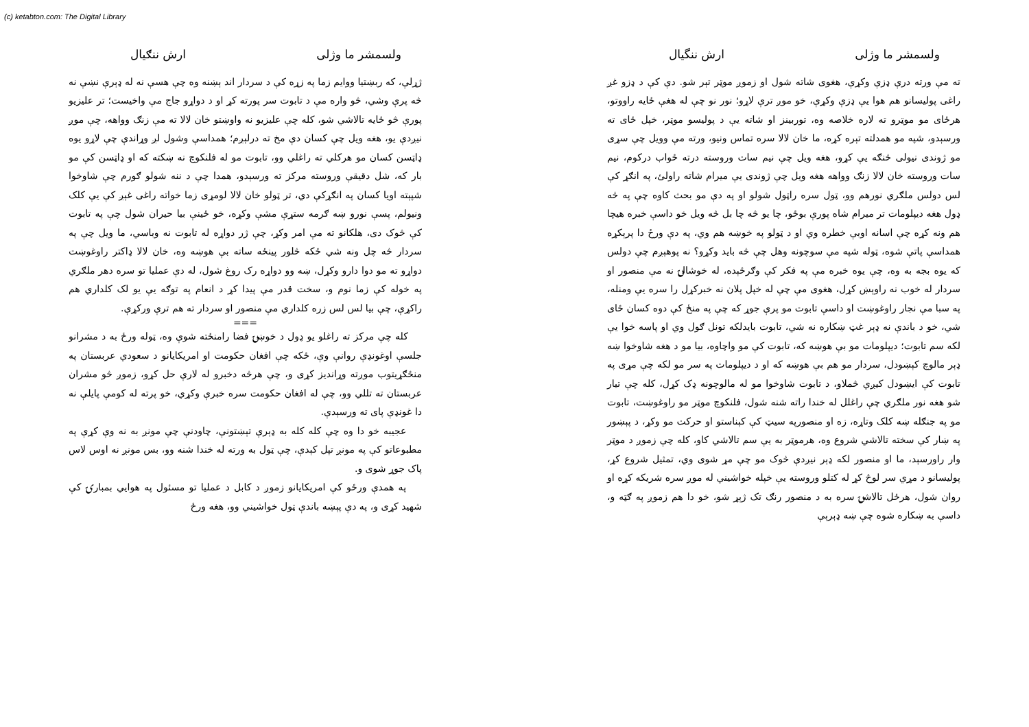(c) ketabton.com: The Digital Library
ولسمشر ما وژلی ارش ننگيال
ته مې ورته درې ډزې وکړې، هغوی شاته شول او زموږ موټر تېر شو. دې کې د ډزو غږ راغی پولیسانو هم هوا یې ډزې وکړې، خو موږ ترې لاړو؛ نور نو چې له هغې ځایه راووتو، هرځای مو موټرو ته لاره خلاصه وه، توربينز او شاته يې د پوليسو موټر، خپل ځای ته ورسېدو، شپه مو همدلته تېره کړه، ما خان لالا سره تماس ونيو، ورته مې وويل چې سړی مو ژوندی نيولی څنګه يې کړو، هغه ويل چې نيم سات وروسته درته ځواب درکوم، نيم سات وروسته خان لالا زنګ وواهه هغه ويل چې ژوندی يې ميرام شاته راولئ، په انګړ کې لس دولس ملګري نورهم وو، ټول سره راټول شولو او په دې مو بحث کاوه چې په څه ډول هغه ديپلومات تر ميرام شاه پورې بوځو، چا يو څه چا بل څه ويل خو داسې خبره هيچا هم ونه کړه چې اسانه اوبې خطره وي او د ټولو په خوښه هم وي، په دې ورځ دا پرېکړه همداسې پاتې شوه، ټوله شپه مې سوچونه وهل چې څه بايد وکړو؟ نه پوهېږم چې دولس که يوه بجه به وه، چې يوه خبره مې په فکر کې وګرځېده، له خوشالۍ نه مې منصور او سردار له خوب نه راوېښ کړل، هغوی مې چې له خپل پلان نه خبرکړل را سره يې ومنله، په سبا مې نجار راوغوښت او داسې تابوت مو پرې جوړ که چې په منځ کې دوه کسان ځای شي، خو د باندې نه ډېر غټ ښکاره نه شي، تابوت بايدلکه تونل ګول وي او پاسه خوا يې لکه سم تابوت؛ ديپلومات مو بې هوښه که، تابوت کې مو واچاوه، بيا مو د هغه شاوخوا ښه ډېر مالوچ کېښودل، سردار مو هم بې هوښه که او د ديپلومات په سر مو لکه چې مړی په تابوت کې ايښودل کيږي څملاو، د تابوت شاوخوا مو له مالوچونه ډک کړل، کله چې تيار شو هغه نور ملګري چې راغلل له خندا راته شنه شول، فلنکوچ موټر مو راوغوښت، تابوت مو په جنګله ښه کلک وتاړه، زه او منصورپه سيټ کې کېناستو او حرکت مو وکړ، د پېښور په ښار کې سخته تالاشي شروع وه، هرموټر به يې سم تالاشي کاو، کله چې زموږ د موټر وار راورسېد، ما او منصور لکه ډېر نيږدې څوک مو چې مړ شوی وي، تمثيل شروع کړ، پوليسانو د مړي سر لوڅ کړ له کتلو وروسته يې خپله خواشيني له موږ سره شريکه کړه او روان شول، هرځل تالاشۍ سره به د منصور رنګ تک ژېړ شو، خو دا هم زموږ په ګټه و، داسې به ښکاره شوه چې ښه ډېرېې
ولسمشر ما وژلی ارش ننګيال
ژړلې، که ربښتيا ووايم زما په زړه کې د سردار اند ېښنه وه چې هسې نه له ډېرې نښې نه څه پرې وشي، څو واره مې د تابوت سر پورته کړ او د دواړو جاج مې واخيست؛ تر عليزيو پورې څو ځايه تالاشي شو، کله چې عليزيو نه واوښتو خان لالا ته مې زنګ وواهه، چې موږ نيږدې يو، هغه ويل چې کسان دې مخ ته درلېږم؛ همداسې وشول لږ وړاندې چې لاړو يوه ډاټسن کسان مو هرکلي ته راغلي وو، تابوت مو له فلنکوچ نه ښکته که او ډاټسن کې مو بار که، شل دقيقې وروسته مرکز ته ورسېدو، همدا چې د ننه شولو ګورم چې شاوخوا شپېته اويا کسان په انګړکې دي، تر ټولو خان لالا لومړی زما خواته راغی غېږ کې يې کلک ونيولم، پسې نورو ښه ګرمه ستړې مشې وکړه، خو ځينې بيا حيران شول چې په تابوت کې څوک دی، هلکانو ته مې امر وکړ، چې ژر دواړه له تابوت نه وباسي، ما ويل چې په سردار څه چل ونه شي ځکه څلور پينځه ساته بې هوښه وه، خان لالا ډاکتر راوغوښت دواړو ته مو دوا دارو وکړل، ښه وو دواړه رک روغ شول، له دې عمليا تو سره دهر ملګري په خوله کې زما نوم و، سخت قدر مې پيدا کړ د انعام په توګه يې يو لک کلداري هم راکړې، چې بيا لس لس زره کلداري مې منصور او سردار ته هم ترې ورکړې.
===
کله چې مرکز ته راغلو يو ډول د خوښۍ فضا رامنځته شوې وه، ټوله ورځ به د مشرانو جلسې اوغونډې روانې وې، ځکه چې افغان حکومت او امريکايانو د سعودي عربستان په منځګړيتوب موږته وړانديز کړی و، چې هرڅه دخبرو له لارې حل کړو، زموږ څو مشران عربستان ته تللي وو، چې له افغان حکومت سره خبرې وکړي، خو پرته له کومې پايلې نه دا غونډې پای ته ورسېدې.
عجيبه خو دا وه چې کله کله به ډېرې تېښتونې، چاودنې چې مونږ به نه وې کړې په مطبوعاتو کې په مونږ تپل کېدې، چې ټول به ورته له خندا شنه وو، بس مونږ نه اوس لاس پاک جوړ شوی و.
په همدې ورځو کې امريکايانو زموږ د کابل د عمليا تو مسئول په هوايي بمبارۍ کې شهيد کړی و، په دې پېښه باندې ټول خواشيني وو، هغه ورځ